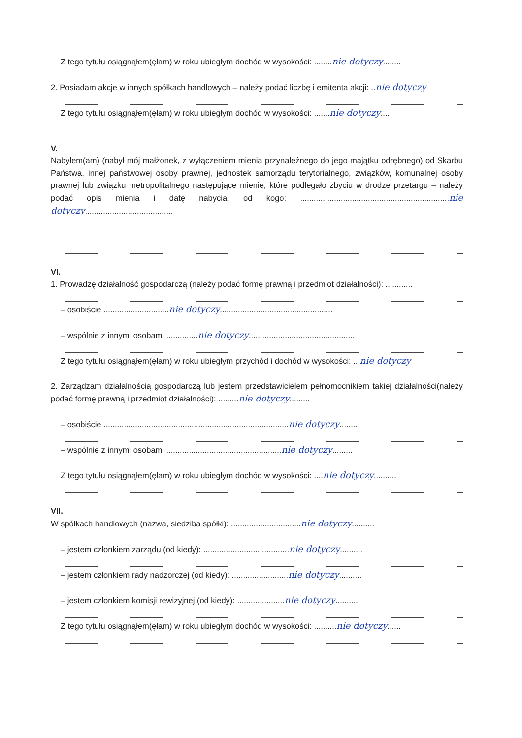Z tego tytułu osiągnąłem(ęłam) w roku ubiegłym dochód w wysokości: ........nie dotyczy........
2. Posiadam akcje w innych spółkach handlowych – należy podać liczbę i emitenta akcji: ..nie dotyczy
Z tego tytułu osiągnąłem(ęłam) w roku ubiegłym dochód w wysokości: .......nie dotyczy....
V.
Nabyłem(am) (nabył mój małżonek, z wyłączeniem mienia przynależnego do jego majątku odrębnego) od Skarbu Państwa, innej państwowej osoby prawnej, jednostek samorządu terytorialnego, związków, komunalnej osoby prawnej lub związku metropolitalnego następujące mienie, które podlegało zbyciu w drodze przetargu – należy podać opis mienia i datę nabycia, od kogo: ..................................................................nie dotyczy.......................................
VI.
1. Prowadzę działalność gospodarczą (należy podać formę prawną i przedmiot działalności): ............
– osobiście .............................nie dotyczy..................................................
– wspólnie z innymi osobami ..............nie dotyczy...............................................
Z tego tytułu osiągnąłem(ęłam) w roku ubiegłym przychód i dochód w wysokości: ...nie dotyczy
2. Zarządzam działalnością gospodarczą lub jestem przedstawicielem pełnomocnikiem takiej działalności(należy podać formę prawną i przedmiot działalności): .........nie dotyczy.........
– osobiście ..................................................................................nie dotyczy........
– wspólnie z innymi osobami ...................................................nie dotyczy.........
Z tego tytułu osiągnąłem(ęłam) w roku ubiegłym dochód w wysokości: ....nie dotyczy..........
VII.
W spółkach handlowych (nazwa, siedziba spółki): ...............................nie dotyczy..........
– jestem członkiem zarządu (od kiedy): ......................................nie dotyczy..........
– jestem członkiem rady nadzorczej (od kiedy): .........................nie dotyczy..........
– jestem członkiem komisji rewizyjnej (od kiedy): .....................nie dotyczy..........
Z tego tytułu osiągnąłem(ęłam) w roku ubiegłym dochód w wysokości: ..........nie dotyczy......